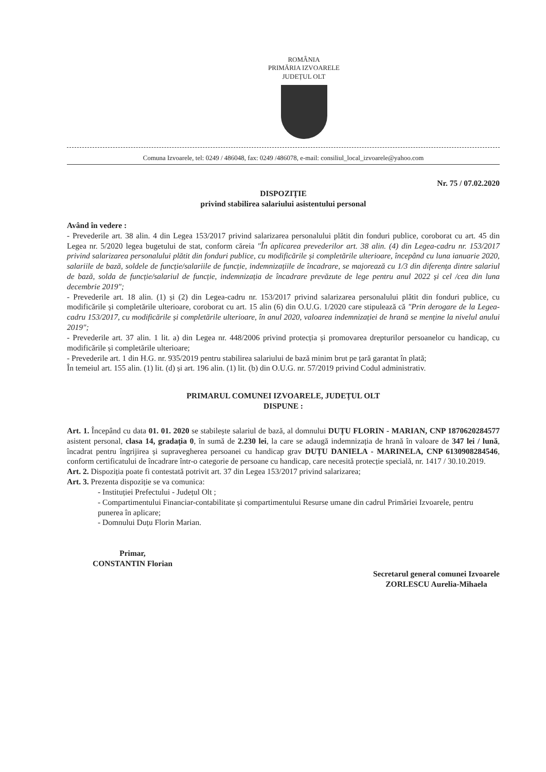ROMÂNIA
PRIMĂRIA IZVOARELE
JUDEȚUL OLT
Comuna Izvoarele, tel: 0249 / 486048, fax: 0249 /486078, e-mail: consiliul_local_izvoarele@yahoo.com
Nr. 75 / 07.02.2020
DISPOZIȚIE
privind stabilirea salariului asistentului personal
Având în vedere :
- Prevederile art. 38 alin. 4 din Legea 153/2017 privind salarizarea personalului plătit din fonduri publice, coroborat cu art. 45 din Legea nr. 5/2020 legea bugetului de stat, conform căreia "În aplicarea prevederilor art. 38 alin. (4) din Legea-cadru nr. 153/2017 privind salarizarea personalului plătit din fonduri publice, cu modificările și completările ulterioare, începând cu luna ianuarie 2020, salariile de bază, soldele de funcție/salariile de funcție, indemnizațiile de încadrare, se majorează cu 1/3 din diferența dintre salariul de bază, solda de funcție/salariul de funcție, indemnizația de încadrare prevăzute de lege pentru anul 2022 și cel /cea din luna decembrie 2019";
- Prevederile art. 18 alin. (1) și (2) din Legea-cadru nr. 153/2017 privind salarizarea personalului plătit din fonduri publice, cu modificările și completările ulterioare, coroborat cu art. 15 alin (6) din O.U.G. 1/2020 care stipulează că "Prin derogare de la Legea-cadru 153/2017, cu modificările și completările ulterioare, în anul 2020, valoarea indemnizației de hrană se menține la nivelul anului 2019";
- Prevederile art. 37 alin. 1 lit. a) din Legea nr. 448/2006 privind protecția și promovarea drepturilor persoanelor cu handicap, cu modificările și completările ulterioare;
- Prevederile art. 1 din H.G. nr. 935/2019 pentru stabilirea salariului de bază minim brut pe țară garantat în plată;
În temeiul art. 155 alin. (1) lit. (d) și art. 196 alin. (1) lit. (b) din O.U.G. nr. 57/2019 privind Codul administrativ.
PRIMARUL COMUNEI IZVOARELE, JUDEȚUL OLT
DISPUNE :
Art. 1. Începând cu data 01. 01. 2020 se stabilește salariul de bază, al domnului DUȚU FLORIN - MARIAN, CNP 1870620284577 asistent personal, clasa 14, gradația 0, în sumă de 2.230 lei, la care se adaugă indemnizația de hrană în valoare de 347 lei / lună, încadrat pentru îngrijirea și supravegherea persoanei cu handicap grav DUȚU DANIELA - MARINELA, CNP 6130908284546, conform certificatului de încadrare într-o categorie de persoane cu handicap, care necesită protecție specială, nr. 1417 / 30.10.2019.
Art. 2. Dispoziția poate fi contestată potrivit art. 37 din Legea 153/2017 privind salarizarea;
Art. 3. Prezenta dispoziție se va comunica:
- Instituției Prefectului - Județul Olt ;
- Compartimentului Financiar-contabilitate și compartimentului Resurse umane din cadrul Primăriei Izvoarele, pentru punerea în aplicare;
- Domnului Duțu Florin Marian.
Primar,
CONSTANTIN Florian
Secretarul general comunei Izvoarele
ZORLESCU Aurelia-Mihaela